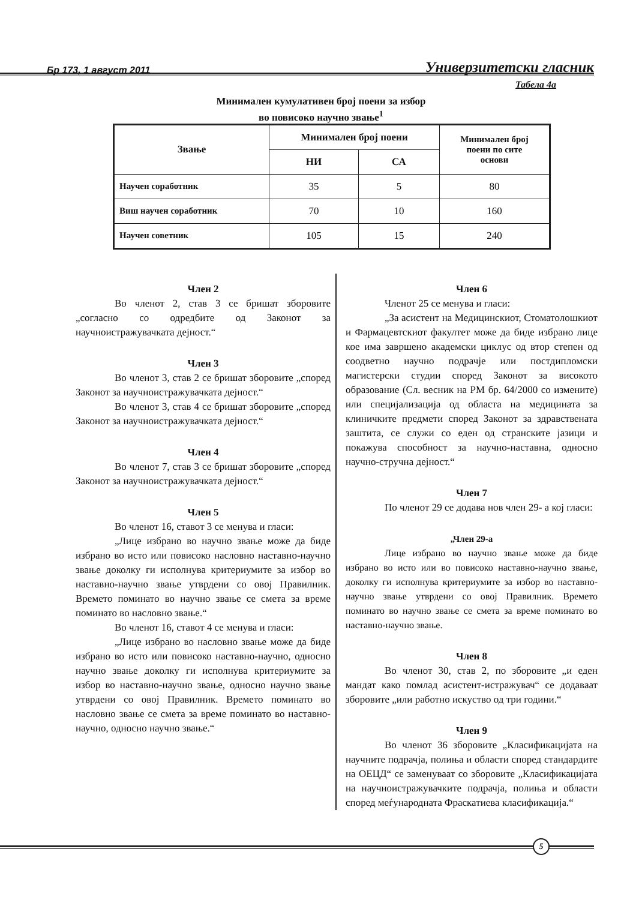Бр 173, 1 август 2011 Универзитетски гласник
Табела 4а
Минимален кумулативен број поени за избор
во повисоко научно звање<sup>1</sup>
| Звање | Минимален број поени | | Минимален број поени по сите основи |
| --- | --- | --- | --- |
| | НИ | СА | |
| Научен соработник | 35 | 5 | 80 |
| Виш научен соработник | 70 | 10 | 160 |
| Научен советник | 105 | 15 | 240 |
Член 2
Во членот 2, став 3 се бришат зборовите „согласно со одредбите од Законот за научноистражувачката дејност.“
Член 3
Во членот 3, став 2 се бришат зборовите „според Законот за научноистражувачката дејност.“
Во членот 3, став 4 се бришат зборовите „според Законот за научноистражувачката дејност.“
Член 4
Во членот 7, став 3 се бришат зборовите „според Законот за научноистражувачката дејност.“
Член 5
Во членот 16, ставот 3 се менува и гласи:
„Лице избрано во научно звање може да биде избрано во исто или повисоко насловно наставно-научно звање доколку ги исполнува критериумите за избор во наставно-научно звање утврдени со овој Правилник. Времето поминато во научно звање се смета за време поминато во насловно звање.“
Во членот 16, ставот 4 се менува и гласи:
„Лице избрано во насловно звање може да биде избрано во исто или повисоко наставно-научно, односно научно звање доколку ги исполнува критериумите за избор во наставно-научно звање, односно научно звање утврдени со овој Правилник. Времето поминато во насловно звање се смета за време поминато во наставно-научно, односно научно звање.“
Член 6
Членот 25 се менува и гласи:
„За асистент на Медицинскиот, Стоматолошкиот и Фармацевтскиот факултет може да биде избрано лице кое има завршено академски циклус од втор степен од соодветно научно подрачје или постдипломски магистерски студии според Законот за високото образование (Сл. весник на РМ бр. 64/2000 со измените) или специјализација од областа на медицината за клиничките предмети според Законот за здравствената заштита, се служи со еден од странските јазици и покажува способност за научно-наставна, односно научно-стручна дејност.“
Член 7
По членот 29 се додава нов член 29- а кој гласи:
„Член 29-а
Лице избрано во научно звање може да биде избрано во исто или во повисоко наставно-научно звање, доколку ги исполнува критериумите за избор во наставно-научно звање утврдени со овој Правилник. Времето поминато во научно звање се смета за време поминато во наставно-научно звање.
Член 8
Во членот 30, став 2, по зборовите „и еден мандат како помлад асистент-истражувач“ се додаваат зборовите „или работно искуство од три години.“
Член 9
Во членот 36 зборовите „Класификацијата на научните подрачја, полиња и области според стандардите на ОЕЦД“ се заменуваат со зборовите „Класификацијата на научноистражувачките подрачја, полиња и области според меѓународната Фраскатиева класификација.“
5